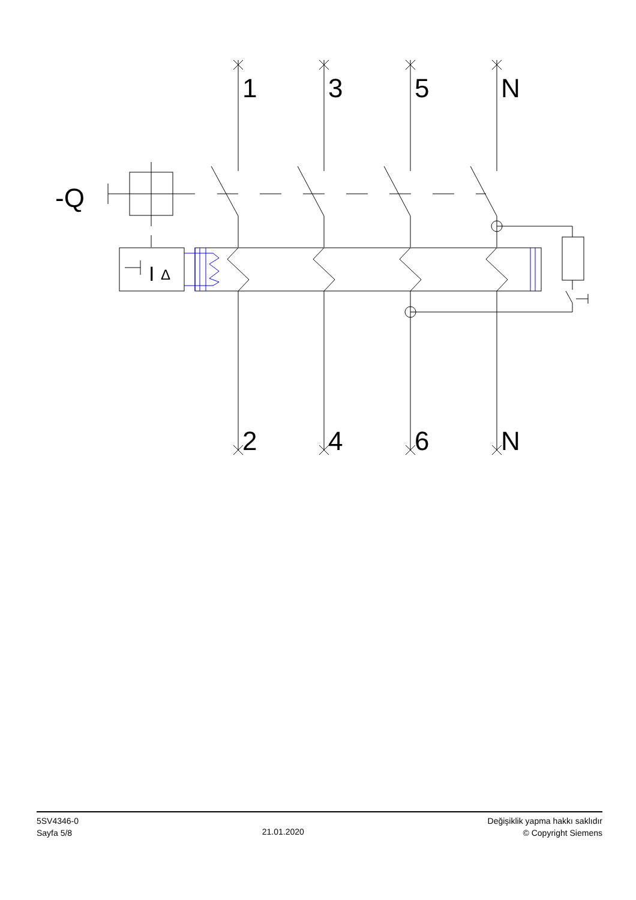1
3
5
N
2
4
6
N
-Q
I
Δ
5SV4346-0
Sayfa 5/8
21.01.2020
Değişiklik yapma hakkı saklıdır
© Copyright Siemens